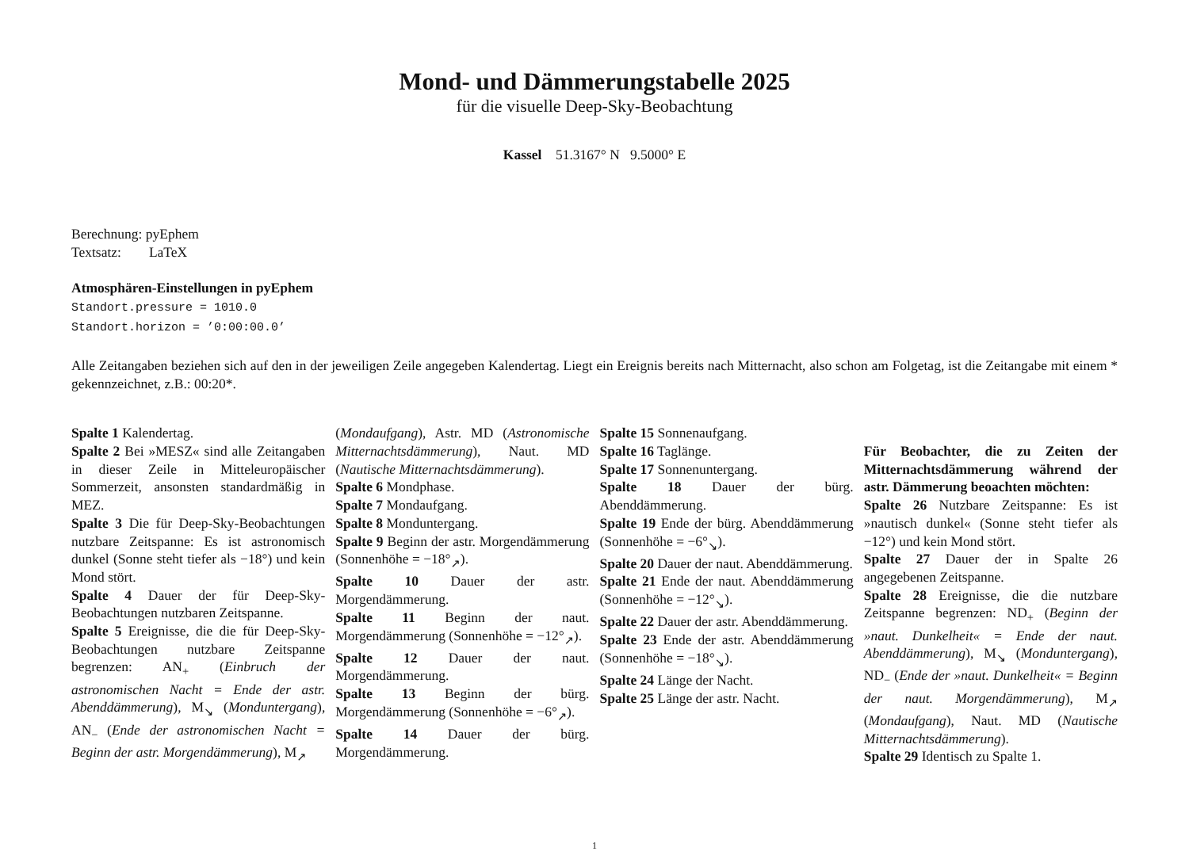Mond- und Dämmerungstabelle 2025
für die visuelle Deep-Sky-Beobachtung
Kassel 51.3167° N 9.5000° E
Berechnung: pyEphem
Textsatz: LaTeX
Atmosphären-Einstellungen in pyEphem
Standort.pressure = 1010.0
Standort.horizon = ’0:00:00.0’
Alle Zeitangaben beziehen sich auf den in der jeweiligen Zeile angegeben Kalendertag. Liegt ein Ereignis bereits nach Mitternacht, also schon am Folgetag, ist die Zeitangabe mit einem * gekennzeichnet, z.B.: 00:20*.
Spalte 1 Kalendertag.
Spalte 2 Bei »MESZ« sind alle Zeitangaben in dieser Zeile in Mitteleuropäischer Sommerzeit, ansonsten standardmäßig in MEZ.
Spalte 3 Die für Deep-Sky-Beobachtungen nutzbare Zeitspanne: Es ist astronomisch dunkel (Sonne steht tiefer als −18°) und kein Mond stört.
Spalte 4 Dauer der für Deep-Sky-Beobachtungen nutzbaren Zeitspanne.
Spalte 5 Ereignisse, die die für Deep-Sky-Beobachtungen nutzbare Zeitspanne begrenzen: AN<sub>+</sub> (Einbruch der astronomischen Nacht = Ende der astr. Abenddämmerung), M<sub>↘</sub> (Monduntergang), AN<sub>−</sub> (Ende der astronomischen Nacht = Beginn der astr. Morgendämmerung), M<sub>↗</sub>
(Mondaufgang), Astr. MD (Astronomische Mitternachtsdämmerung), Naut. MD (Nautische Mitternachtsdämmerung).
Spalte 6 Mondphase.
Spalte 7 Mondaufgang.
Spalte 8 Monduntergang.
Spalte 9 Beginn der astr. Morgendämmerung (Sonnenhöhe = −18°<sub>↗</sub>).
Spalte 10 Dauer der astr. Morgendämmerung.
Spalte 11 Beginn der naut. Morgendämmerung (Sonnenhöhe = −12°<sub>↗</sub>).
Spalte 12 Dauer der naut. Morgendämmerung.
Spalte 13 Beginn der bürg. Morgendämmerung (Sonnenhöhe = −6°<sub>↗</sub>).
Spalte 14 Dauer der bürg. Morgendämmerung.
Spalte 15 Sonnenaufgang.
Spalte 16 Taglänge.
Spalte 17 Sonnenuntergang.
Spalte 18 Dauer der bürg. Abenddämmerung.
Spalte 19 Ende der bürg. Abenddämmerung (Sonnenhöhe = −6°<sub>↘</sub>).
Spalte 20 Dauer der naut. Abenddämmerung.
Spalte 21 Ende der naut. Abenddämmerung (Sonnenhöhe = −12°<sub>↘</sub>).
Spalte 22 Dauer der astr. Abenddämmerung.
Spalte 23 Ende der astr. Abenddämmerung (Sonnenhöhe = −18°<sub>↘</sub>).
Spalte 24 Länge der Nacht.
Spalte 25 Länge der astr. Nacht.
Für Beobachter, die zu Zeiten der Mitternachtsdämmerung während der astr. Dämmerung beoachten möchten:
Spalte 26 Nutzbare Zeitspanne: Es ist »nautisch dunkel« (Sonne steht tiefer als −12°) und kein Mond stört.
Spalte 27 Dauer der in Spalte 26 angegebenen Zeitspanne.
Spalte 28 Ereignisse, die die nutzbare Zeitspanne begrenzen: ND<sub>+</sub> (Beginn der »naut. Dunkelheit« = Ende der naut. Abenddämmerung), M<sub>↘</sub> (Monduntergang), ND<sub>−</sub> (Ende der »naut. Dunkelheit« = Beginn der naut. Morgendämmerung), M<sub>↗</sub> (Mondaufgang), Naut. MD (Nautische Mitternachtsdämmerung).
Spalte 29 Identisch zu Spalte 1.
1